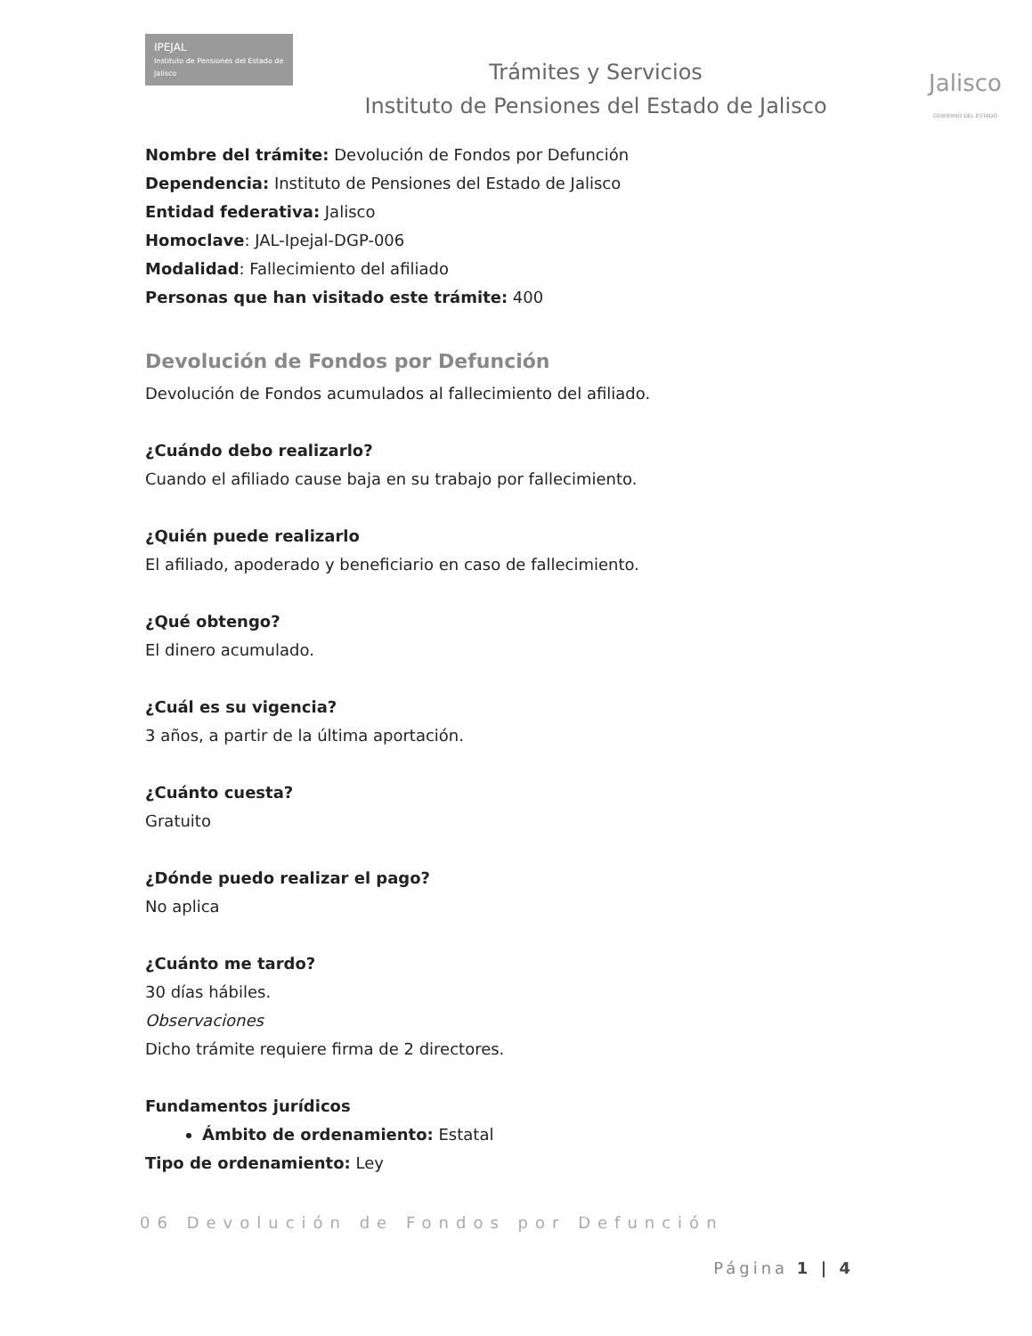IPEJAL
Instituto de Pensiones del Estado de Jalisco
Trámites y Servicios
Instituto de Pensiones del Estado de Jalisco
Jalisco
GOBIERNO DEL ESTADO
Nombre del trámite: Devolución de Fondos por Defunción
Dependencia: Instituto de Pensiones del Estado de Jalisco
Entidad federativa: Jalisco
Homoclave: JAL-Ipejal-DGP-006
Modalidad: Fallecimiento del afiliado
Personas que han visitado este trámite: 400
Devolución de Fondos por Defunción
Devolución de Fondos acumulados al fallecimiento del afiliado.
¿Cuándo debo realizarlo?
Cuando el afiliado cause baja en su trabajo por fallecimiento.
¿Quién puede realizarlo
El afiliado, apoderado y beneficiario en caso de fallecimiento.
¿Qué obtengo?
El dinero acumulado.
¿Cuál es su vigencia?
3 años, a partir de la última aportación.
¿Cuánto cuesta?
Gratuito
¿Dónde puedo realizar el pago?
No aplica
¿Cuánto me tardo?
30 días hábiles.
Observaciones
Dicho trámite requiere firma de 2 directores.
Fundamentos jurídicos
Ámbito de ordenamiento: Estatal
Tipo de ordenamiento: Ley
06 Devolución de Fondos por Defunción
Página 1 | 4